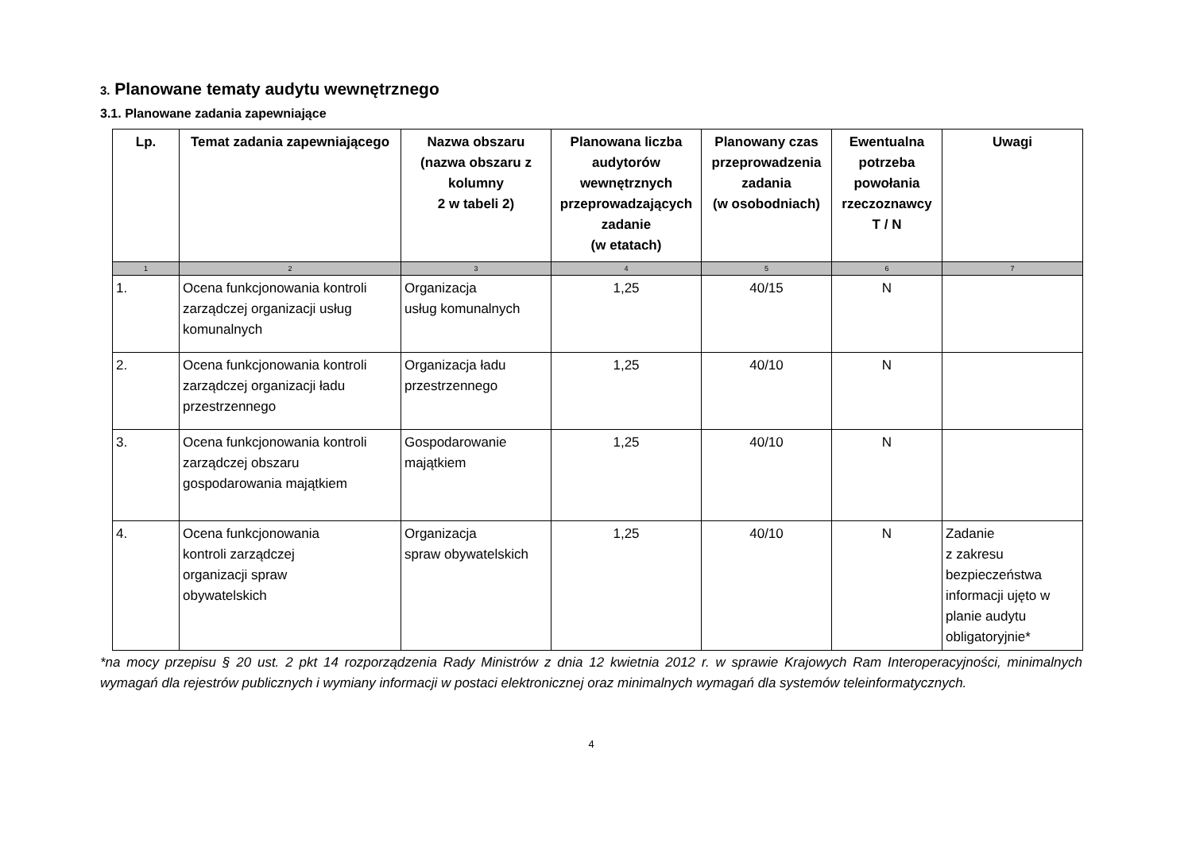3. Planowane tematy audytu wewnętrznego
3.1. Planowane zadania zapewniające
| Lp. | Temat zadania zapewniającego | Nazwa obszaru (nazwa obszaru z kolumny 2 w tabeli 2) | Planowana liczba audytorów wewnętrznych przeprowadzających zadanie (w etatach) | Planowany czas przeprowadzenia zadania (w osobodniach) | Ewentualna potrzeba powołania rzeczoznawcy T / N | Uwagi |
| --- | --- | --- | --- | --- | --- | --- |
| 1 | 2 | 3 | 4 | 5 | 6 | 7 |
| 1. | Ocena funkcjonowania kontroli zarządczej organizacji usług komunalnych | Organizacja usług komunalnych | 1,25 | 40/15 | N | |
| 2. | Ocena funkcjonowania kontroli zarządczej organizacji ładu przestrzennego | Organizacja ładu przestrzennego | 1,25 | 40/10 | N | |
| 3. | Ocena funkcjonowania kontroli zarządczej obszaru gospodarowania majątkiem | Gospodarowanie majątkiem | 1,25 | 40/10 | N | |
| 4. | Ocena funkcjonowania kontroli zarządczej organizacji spraw obywatelskich | Organizacja spraw obywatelskich | 1,25 | 40/10 | N | Zadanie z zakresu bezpieczeństwa informacji ujęto w planie audytu obligatoryjnie* |
*na mocy przepisu § 20 ust. 2 pkt 14 rozporządzenia Rady Ministrów z dnia 12 kwietnia 2012 r. w sprawie Krajowych Ram Interoperacyjności, minimalnych wymagań dla rejestrów publicznych i wymiany informacji w postaci elektronicznej oraz minimalnych wymagań dla systemów teleinformatycznych.
4